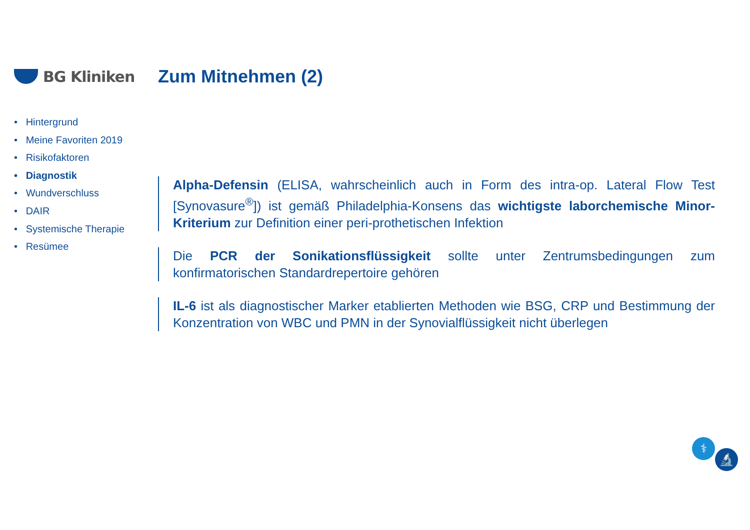BG Kliniken
Zum Mitnehmen (2)
• Hintergrund
• Meine Favoriten 2019
• Risikofaktoren
• Diagnostik
• Wundverschluss
• DAIR
• Systemische Therapie
• Resümee
Alpha-Defensin (ELISA, wahrscheinlich auch in Form des intra-op. Lateral Flow Test [Synovasure<sup>®</sup>]) ist gemäß Philadelphia-Konsens das wichtigste laborchemische Minor-Kriterium zur Definition einer peri-prothetischen Infektion
Die PCR der Sonikationsflüssigkeit sollte unter Zentrumsbedingungen zum konfirmatorischen Standardrepertoire gehören
IL-6 ist als diagnostischer Marker etablierten Methoden wie BSG, CRP und Bestimmung der Konzentration von WBC und PMN in der Synovialflüssigkeit nicht überlegen
⚕ 🔬